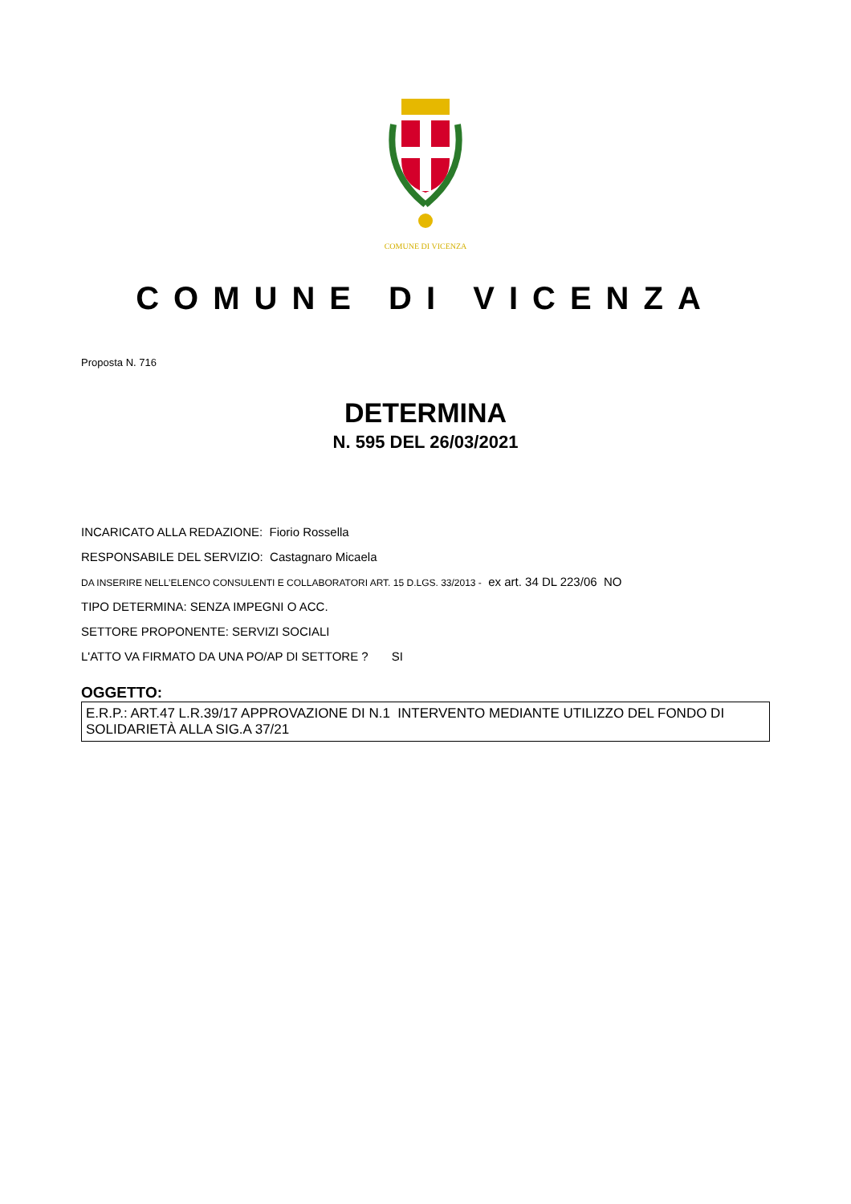COMUNE DI VICENZA
COMUNE DI VICENZA
Proposta N. 716
DETERMINA
N. 595 DEL 26/03/2021
INCARICATO ALLA REDAZIONE: Fiorio Rossella
RESPONSABILE DEL SERVIZIO: Castagnaro Micaela
DA INSERIRE NELL’ELENCO CONSULENTI E COLLABORATORI ART. 15 D.LGS. 33/2013 - ex art. 34 DL 223/06 NO
TIPO DETERMINA: SENZA IMPEGNI O ACC.
SETTORE PROPONENTE: SERVIZI SOCIALI
L'ATTO VA FIRMATO DA UNA PO/AP DI SETTORE ? SI
OGGETTO:
E.R.P.: ART.47 L.R.39/17 APPROVAZIONE DI N.1 INTERVENTO MEDIANTE UTILIZZO DEL FONDO DI SOLIDARIETÀ ALLA SIG.A 37/21